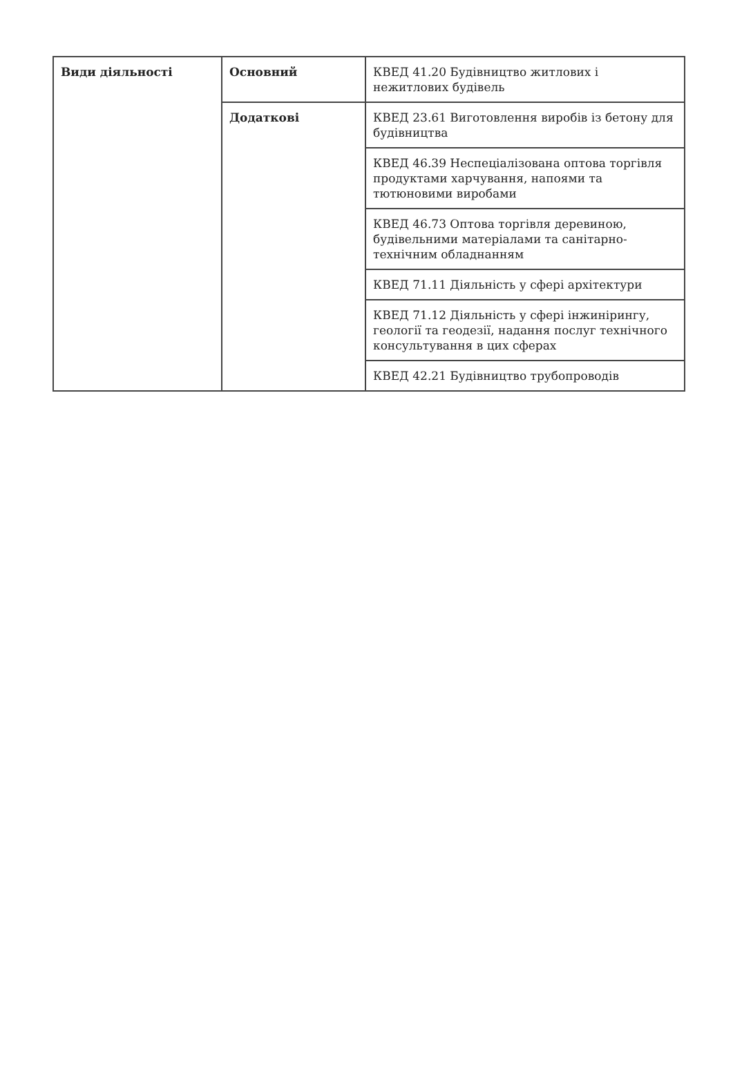| Види діяльності | Основний | КВЕД 41.20 Будівництво житлових і нежитлових будівель |
| | Додаткові | КВЕД 23.61 Виготовлення виробів із бетону для будівництва |
| | | КВЕД 46.39 Неспеціалізована оптова торгівля продуктами харчування, напоями та тютюновими виробами |
| | | КВЕД 46.73 Оптова торгівля деревиною, будівельними матеріалами та санітарно-технічним обладнанням |
| | | КВЕД 71.11 Діяльність у сфері архітектури |
| | | КВЕД 71.12 Діяльність у сфері інжинірингу, геології та геодезії, надання послуг технічного консультування в цих сферах |
| | | КВЕД 42.21 Будівництво трубопроводів |